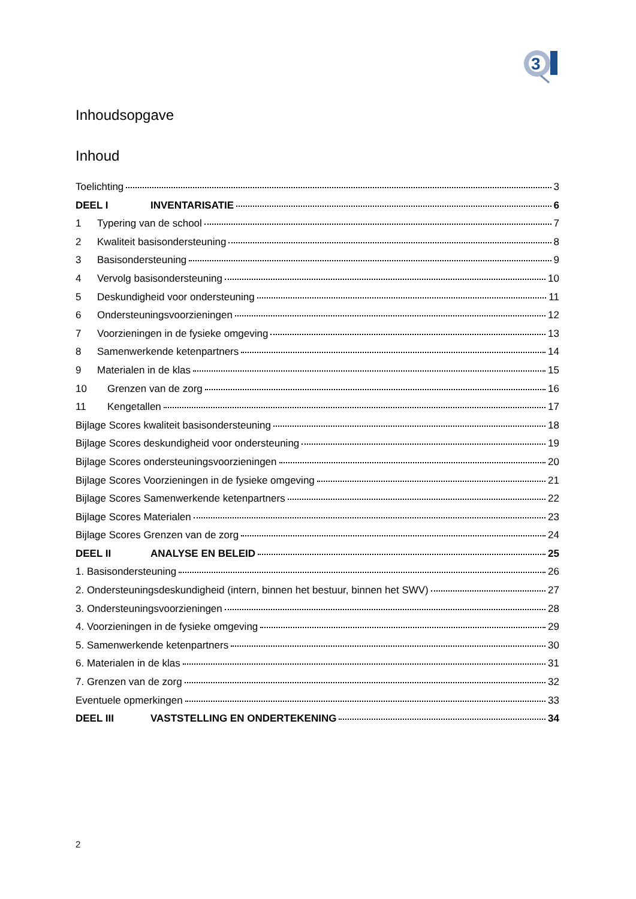3
Inhoudsopgave
Inhoud
Toelichting 3
DEEL I INVENTARISATIE 6
1 Typering van de school 7
2 Kwaliteit basisondersteuning 8
3 Basisondersteuning 9
4 Vervolg basisondersteuning 10
5 Deskundigheid voor ondersteuning 11
6 Ondersteuningsvoorzieningen 12
7 Voorzieningen in de fysieke omgeving 13
8 Samenwerkende ketenpartners 14
9 Materialen in de klas 15
10 Grenzen van de zorg 16
11 Kengetallen 17
Bijlage Scores kwaliteit basisondersteuning 18
Bijlage Scores deskundigheid voor ondersteuning 19
Bijlage Scores ondersteuningsvoorzieningen 20
Bijlage Scores Voorzieningen in de fysieke omgeving 21
Bijlage Scores Samenwerkende ketenpartners 22
Bijlage Scores Materialen 23
Bijlage Scores Grenzen van de zorg 24
DEEL II ANALYSE EN BELEID 25
1. Basisondersteuning 26
2. Ondersteuningsdeskundigheid (intern, binnen het bestuur, binnen het SWV) 27
3. Ondersteuningsvoorzieningen 28
4. Voorzieningen in de fysieke omgeving 29
5. Samenwerkende ketenpartners 30
6. Materialen in de klas 31
7. Grenzen van de zorg 32
Eventuele opmerkingen 33
DEEL III VASTSTELLING EN ONDERTEKENING 34
2